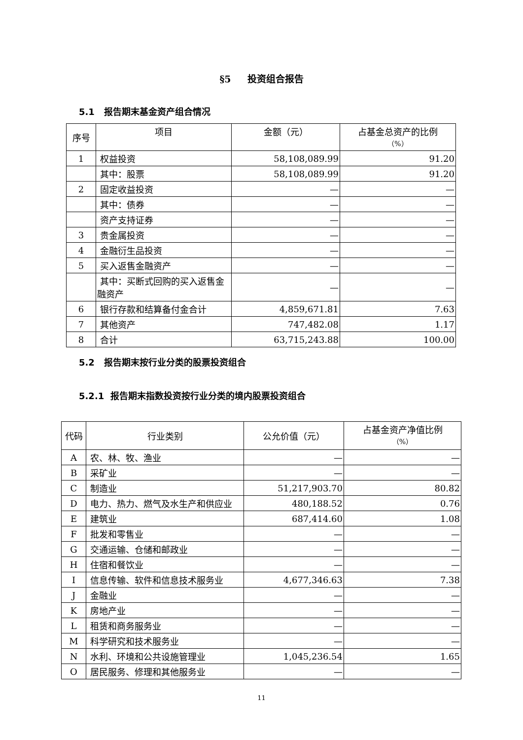§5 投资组合报告
5.1 报告期末基金资产组合情况
| 序号 | 项目 | 金额（元） | 占基金总资产的比例 （%） |
| --- | --- | --- | --- |
| 1 | 权益投资 | 58,108,089.99 | 91.20 |
| | 其中：股票 | 58,108,089.99 | 91.20 |
| 2 | 固定收益投资 | — | — |
| | 其中：债券 | — | — |
| | 资产支持证券 | — | — |
| 3 | 贵金属投资 | — | — |
| 4 | 金融衍生品投资 | — | — |
| 5 | 买入返售金融资产 | — | — |
| | 其中：买断式回购的买入返售金融资产 | — | — |
| 6 | 银行存款和结算备付金合计 | 4,859,671.81 | 7.63 |
| 7 | 其他资产 | 747,482.08 | 1.17 |
| 8 | 合计 | 63,715,243.88 | 100.00 |
5.2 报告期末按行业分类的股票投资组合
5.2.1 报告期末指数投资按行业分类的境内股票投资组合
| 代码 | 行业类别 | 公允价值（元） | 占基金资产净值比例 （%） |
| --- | --- | --- | --- |
| A | 农、林、牧、渔业 | — | — |
| B | 采矿业 | — | — |
| C | 制造业 | 51,217,903.70 | 80.82 |
| D | 电力、热力、燃气及水生产和供应业 | 480,188.52 | 0.76 |
| E | 建筑业 | 687,414.60 | 1.08 |
| F | 批发和零售业 | — | — |
| G | 交通运输、仓储和邮政业 | — | — |
| H | 住宿和餐饮业 | — | — |
| I | 信息传输、软件和信息技术服务业 | 4,677,346.63 | 7.38 |
| J | 金融业 | — | — |
| K | 房地产业 | — | — |
| L | 租赁和商务服务业 | — | — |
| M | 科学研究和技术服务业 | — | — |
| N | 水利、环境和公共设施管理业 | 1,045,236.54 | 1.65 |
| O | 居民服务、修理和其他服务业 | — | — |
11